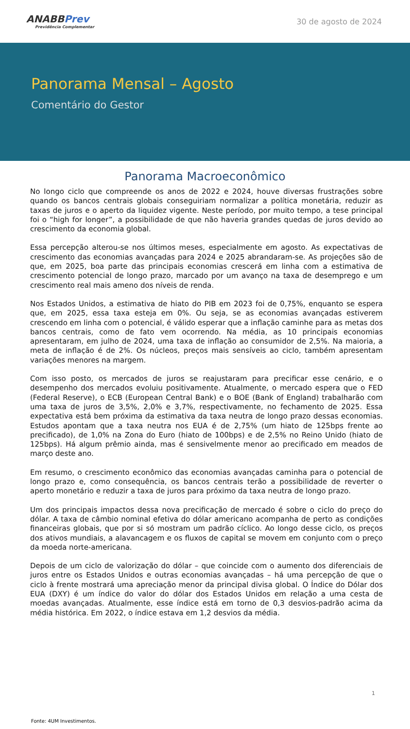ANABBPrev
Previdência Complementar
30 de agosto de 2024
Panorama Mensal – Agosto
Comentário do Gestor
Panorama Macroeconômico
No longo ciclo que compreende os anos de 2022 e 2024, houve diversas frustrações sobre quando os bancos centrais globais conseguiriam normalizar a política monetária, reduzir as taxas de juros e o aperto da liquidez vigente. Neste período, por muito tempo, a tese principal foi o “high for longer”, a possibilidade de que não haveria grandes quedas de juros devido ao crescimento da economia global.
Essa percepção alterou-se nos últimos meses, especialmente em agosto. As expectativas de crescimento das economias avançadas para 2024 e 2025 abrandaram-se. As projeções são de que, em 2025, boa parte das principais economias crescerá em linha com a estimativa de crescimento potencial de longo prazo, marcado por um avanço na taxa de desemprego e um crescimento real mais ameno dos níveis de renda.
Nos Estados Unidos, a estimativa de hiato do PIB em 2023 foi de 0,75%, enquanto se espera que, em 2025, essa taxa esteja em 0%. Ou seja, se as economias avançadas estiverem crescendo em linha com o potencial, é válido esperar que a inflação caminhe para as metas dos bancos centrais, como de fato vem ocorrendo. Na média, as 10 principais economias apresentaram, em julho de 2024, uma taxa de inflação ao consumidor de 2,5%. Na maioria, a meta de inflação é de 2%. Os núcleos, preços mais sensíveis ao ciclo, também apresentam variações menores na margem.
Com isso posto, os mercados de juros se reajustaram para precificar esse cenário, e o desempenho dos mercados evoluiu positivamente. Atualmente, o mercado espera que o FED (Federal Reserve), o ECB (European Central Bank) e o BOE (Bank of England) trabalharão com uma taxa de juros de 3,5%, 2,0% e 3,7%, respectivamente, no fechamento de 2025. Essa expectativa está bem próxima da estimativa da taxa neutra de longo prazo dessas economias. Estudos apontam que a taxa neutra nos EUA é de 2,75% (um hiato de 125bps frente ao precificado), de 1,0% na Zona do Euro (hiato de 100bps) e de 2,5% no Reino Unido (hiato de 125bps). Há algum prêmio ainda, mas é sensivelmente menor ao precificado em meados de março deste ano.
Em resumo, o crescimento econômico das economias avançadas caminha para o potencial de longo prazo e, como consequência, os bancos centrais terão a possibilidade de reverter o aperto monetário e reduzir a taxa de juros para próximo da taxa neutra de longo prazo.
Um dos principais impactos dessa nova precificação de mercado é sobre o ciclo do preço do dólar. A taxa de câmbio nominal efetiva do dólar americano acompanha de perto as condições financeiras globais, que por si só mostram um padrão cíclico. Ao longo desse ciclo, os preços dos ativos mundiais, a alavancagem e os fluxos de capital se movem em conjunto com o preço da moeda norte-americana.
Depois de um ciclo de valorização do dólar – que coincide com o aumento dos diferenciais de juros entre os Estados Unidos e outras economias avançadas – há uma percepção de que o ciclo à frente mostrará uma apreciação menor da principal divisa global. O Índice do Dólar dos EUA (DXY) é um índice do valor do dólar dos Estados Unidos em relação a uma cesta de moedas avançadas. Atualmente, esse índice está em torno de 0,3 desvios-padrão acima da média histórica. Em 2022, o índice estava em 1,2 desvios da média.
1
Fonte: 4UM Investimentos.